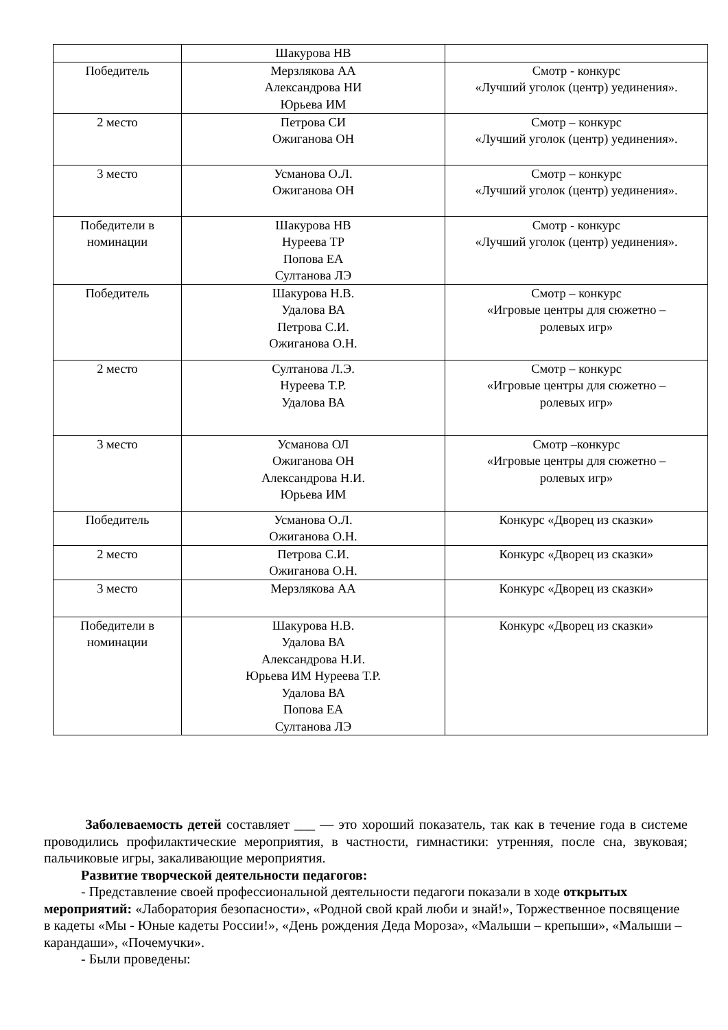| | Шакурова НВ | |
| Победитель | Мерзлякова АА Александрова НИ Юрьева ИМ | Смотр - конкурс «Лучший уголок (центр) уединения». |
| 2 место | Петрова СИ Ожиганова ОН | Смотр – конкурс «Лучший уголок (центр) уединения». |
| 3 место | Усманова О.Л. Ожиганова ОН | Смотр – конкурс «Лучший уголок (центр) уединения». |
| Победители в номинации | Шакурова НВ Нуреева ТР Попова ЕА Султанова ЛЭ | Смотр - конкурс «Лучший уголок (центр) уединения». |
| Победитель | Шакурова Н.В. Удалова ВА Петрова С.И. Ожиганова О.Н. | Смотр – конкурс «Игровые центры для сюжетно – ролевых игр» |
| 2 место | Султанова Л.Э. Нуреева Т.Р. Удалова ВА | Смотр – конкурс «Игровые центры для сюжетно – ролевых игр» |
| 3 место | Усманова ОЛ Ожиганова ОН Александрова Н.И. Юрьева ИМ | Смотр –конкурс «Игровые центры для сюжетно – ролевых игр» |
| Победитель | Усманова О.Л. Ожиганова О.Н. | Конкурс «Дворец из сказки» |
| 2 место | Петрова С.И. Ожиганова О.Н. | Конкурс «Дворец из сказки» |
| 3 место | Мерзлякова АА | Конкурс «Дворец из сказки» |
| Победители в номинации | Шакурова Н.В. Удалова ВА Александрова Н.И. Юрьева ИМ Нуреева Т.Р. Удалова ВА Попова ЕА Султанова ЛЭ | Конкурс «Дворец из сказки» |
Заболеваемость детей составляет ___ — это хороший показатель, так как в течение года в системе проводились профилактические мероприятия, в частности, гимнастики: утренняя, после сна, звуковая; пальчиковые игры, закаливающие мероприятия.
Развитие творческой деятельности педагогов:
- Представление своей профессиональной деятельности педагоги показали в ходе открытых мероприятий: «Лаборатория безопасности», «Родной свой край люби и знай!», Торжественное посвящение в кадеты «Мы - Юные кадеты России!», «День рождения Деда Мороза», «Малыши – крепыши», «Малыши – карандаши», «Почемучки».
- Были проведены: